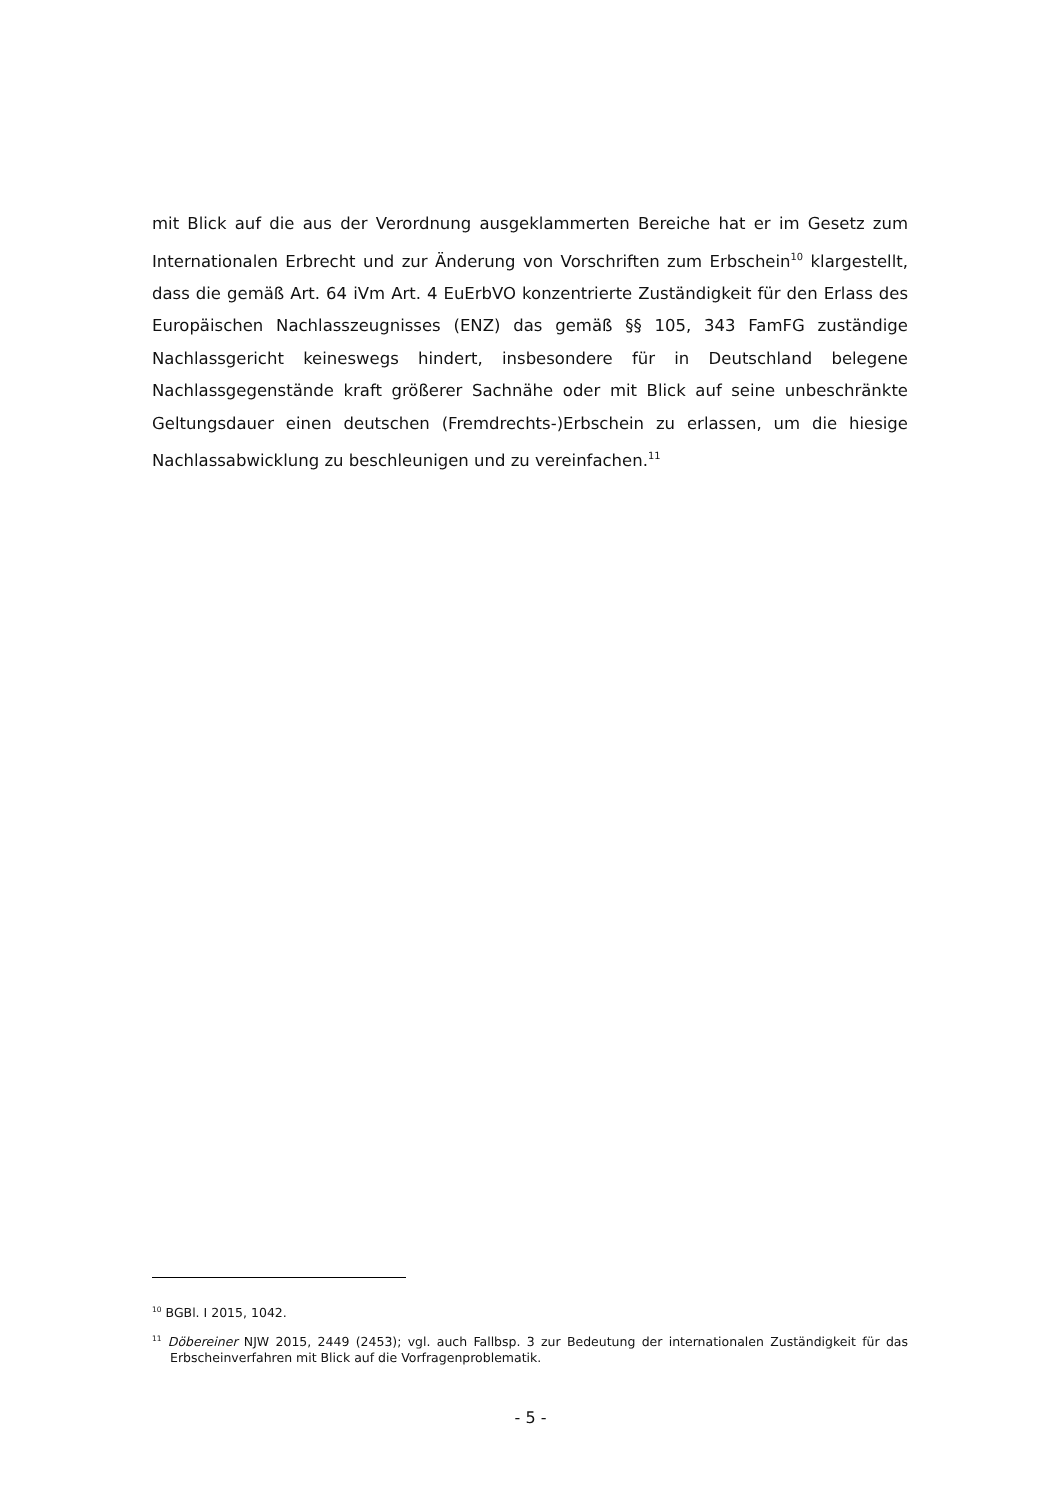mit Blick auf die aus der Verordnung ausgeklammerten Bereiche hat er im Gesetz zum Internationalen Erbrecht und zur Änderung von Vorschriften zum Erbschein<sup>10</sup> klargestellt, dass die gemäß Art. 64 iVm Art. 4 EuErbVO konzentrierte Zuständigkeit für den Erlass des Europäischen Nachlasszeugnisses (ENZ) das gemäß §§ 105, 343 FamFG zuständige Nachlassgericht keineswegs hindert, insbesondere für in Deutschland belegene Nachlassgegenstände kraft größerer Sachnähe oder mit Blick auf seine unbeschränkte Geltungsdauer einen deutschen (Fremdrechts-)Erbschein zu erlassen, um die hiesige Nachlassabwicklung zu beschleunigen und zu vereinfachen.<sup>11</sup>
<sup>10</sup> BGBl. I 2015, 1042.
<sup>11</sup> Döbereiner NJW 2015, 2449 (2453); vgl. auch Fallbsp. 3 zur Bedeutung der internationalen Zuständigkeit für das Erbscheinverfahren mit Blick auf die Vorfragenproblematik.
- 5 -